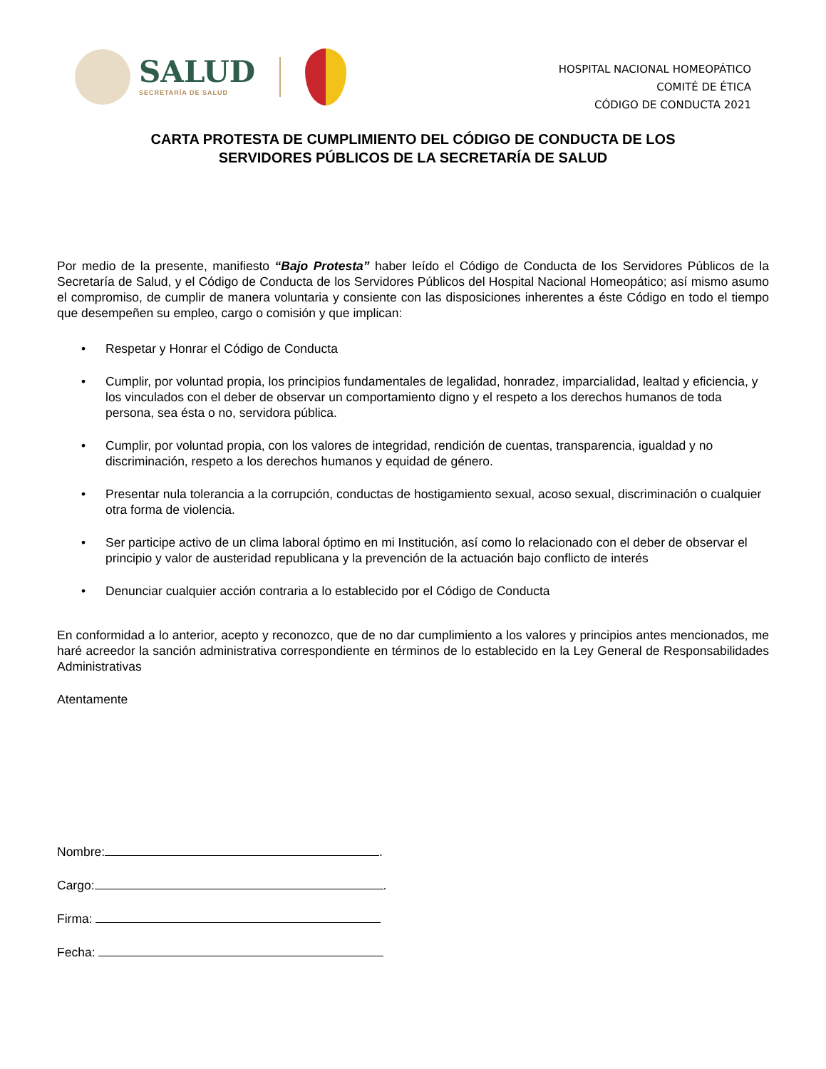SALUD
SECRETARÍA DE SALUD
HOSPITAL NACIONAL HOMEOPÁTICO
COMITÉ DE ÉTICA
CÓDIGO DE CONDUCTA 2021
CARTA PROTESTA DE CUMPLIMIENTO DEL CÓDIGO DE CONDUCTA DE LOS
SERVIDORES PÚBLICOS DE LA SECRETARÍA DE SALUD
Por medio de la presente, manifiesto “Bajo Protesta” haber leído el Código de Conducta de los Servidores Públicos de la Secretaría de Salud, y el Código de Conducta de los Servidores Públicos del Hospital Nacional Homeopático; así mismo asumo el compromiso, de cumplir de manera voluntaria y consiente con las disposiciones inherentes a éste Código en todo el tiempo que desempeñen su empleo, cargo o comisión y que implican:
• Respetar y Honrar el Código de Conducta
• Cumplir, por voluntad propia, los principios fundamentales de legalidad, honradez, imparcialidad, lealtad y eficiencia, y los vinculados con el deber de observar un comportamiento digno y el respeto a los derechos humanos de toda persona, sea ésta o no, servidora pública.
• Cumplir, por voluntad propia, con los valores de integridad, rendición de cuentas, transparencia, igualdad y no discriminación, respeto a los derechos humanos y equidad de género.
• Presentar nula tolerancia a la corrupción, conductas de hostigamiento sexual, acoso sexual, discriminación o cualquier otra forma de violencia.
• Ser participe activo de un clima laboral óptimo en mi Institución, así como lo relacionado con el deber de observar el principio y valor de austeridad republicana y la prevención de la actuación bajo conflicto de interés
• Denunciar cualquier acción contraria a lo establecido por el Código de Conducta
En conformidad a lo anterior, acepto y reconozco, que de no dar cumplimiento a los valores y principios antes mencionados, me haré acreedor la sanción administrativa correspondiente en términos de lo establecido en la Ley General de Responsabilidades Administrativas
Atentamente
Nombre: .
Cargo: .
Firma:
Fecha: